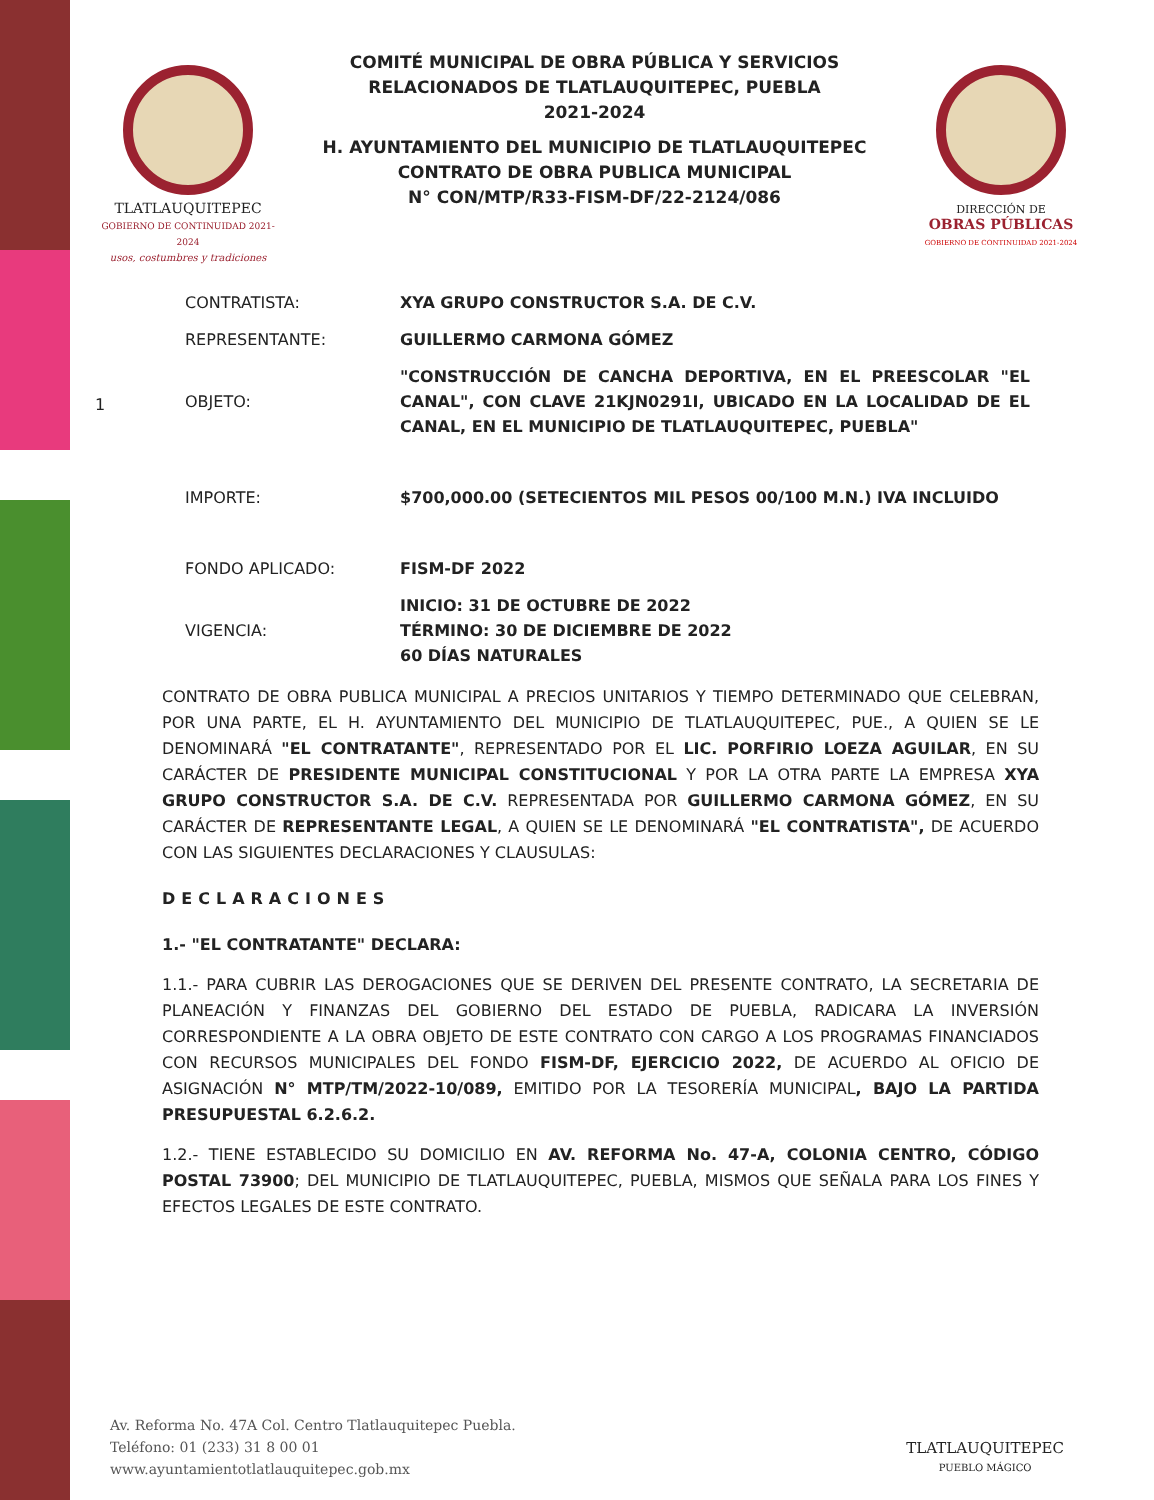1
TLATLAUQUITEPEC
GOBIERNO DE CONTINUIDAD 2021-2024
usos, costumbres y tradiciones
COMITÉ MUNICIPAL DE OBRA PÚBLICA Y SERVICIOS
RELACIONADOS DE TLATLAUQUITEPEC, PUEBLA
2021-2024
H. AYUNTAMIENTO DEL MUNICIPIO DE TLATLAUQUITEPEC
CONTRATO DE OBRA PUBLICA MUNICIPAL
N° CON/MTP/R33-FISM-DF/22-2124/086
DIRECCIÓN DE
OBRAS PÚBLICAS
GOBIERNO DE CONTINUIDAD 2021-2024
| CONTRATISTA: | XYA GRUPO CONSTRUCTOR S.A. DE C.V. |
| REPRESENTANTE: | GUILLERMO CARMONA GÓMEZ |
| OBJETO: | "CONSTRUCCIÓN DE CANCHA DEPORTIVA, EN EL PREESCOLAR "EL CANAL", CON CLAVE 21KJN0291I, UBICADO EN LA LOCALIDAD DE EL CANAL, EN EL MUNICIPIO DE TLATLAUQUITEPEC, PUEBLA" |
| IMPORTE: | $700,000.00 (SETECIENTOS MIL PESOS 00/100 M.N.) IVA INCLUIDO |
| FONDO APLICADO: | FISM-DF 2022 |
| VIGENCIA: | INICIO: 31 DE OCTUBRE DE 2022 TÉRMINO: 30 DE DICIEMBRE DE 2022 60 DÍAS NATURALES |
CONTRATO DE OBRA PUBLICA MUNICIPAL A PRECIOS UNITARIOS Y TIEMPO DETERMINADO QUE CELEBRAN, POR UNA PARTE, EL H. AYUNTAMIENTO DEL MUNICIPIO DE TLATLAUQUITEPEC, PUE., A QUIEN SE LE DENOMINARÁ "EL CONTRATANTE", REPRESENTADO POR EL LIC. PORFIRIO LOEZA AGUILAR, EN SU CARÁCTER DE PRESIDENTE MUNICIPAL CONSTITUCIONAL Y POR LA OTRA PARTE LA EMPRESA XYA GRUPO CONSTRUCTOR S.A. DE C.V. REPRESENTADA POR GUILLERMO CARMONA GÓMEZ, EN SU CARÁCTER DE REPRESENTANTE LEGAL, A QUIEN SE LE DENOMINARÁ "EL CONTRATISTA", DE ACUERDO CON LAS SIGUIENTES DECLARACIONES Y CLAUSULAS:
DECLARACIONES
1.- "EL CONTRATANTE" DECLARA:
1.1.- PARA CUBRIR LAS DEROGACIONES QUE SE DERIVEN DEL PRESENTE CONTRATO, LA SECRETARIA DE PLANEACIÓN Y FINANZAS DEL GOBIERNO DEL ESTADO DE PUEBLA, RADICARA LA INVERSIÓN CORRESPONDIENTE A LA OBRA OBJETO DE ESTE CONTRATO CON CARGO A LOS PROGRAMAS FINANCIADOS CON RECURSOS MUNICIPALES DEL FONDO FISM-DF, EJERCICIO 2022, DE ACUERDO AL OFICIO DE ASIGNACIÓN N° MTP/TM/2022-10/089, EMITIDO POR LA TESORERÍA MUNICIPAL, BAJO LA PARTIDA PRESUPUESTAL 6.2.6.2.
1.2.- TIENE ESTABLECIDO SU DOMICILIO EN AV. REFORMA No. 47-A, COLONIA CENTRO, CÓDIGO POSTAL 73900; DEL MUNICIPIO DE TLATLAUQUITEPEC, PUEBLA, MISMOS QUE SEÑALA PARA LOS FINES Y EFECTOS LEGALES DE ESTE CONTRATO.
Av. Reforma No. 47A Col. Centro Tlatlauquitepec Puebla.
Teléfono: 01 (233) 31 8 00 01
www.ayuntamientotlatlauquitepec.gob.mx
TLATLAUQUITEPEC
PUEBLO MÁGICO